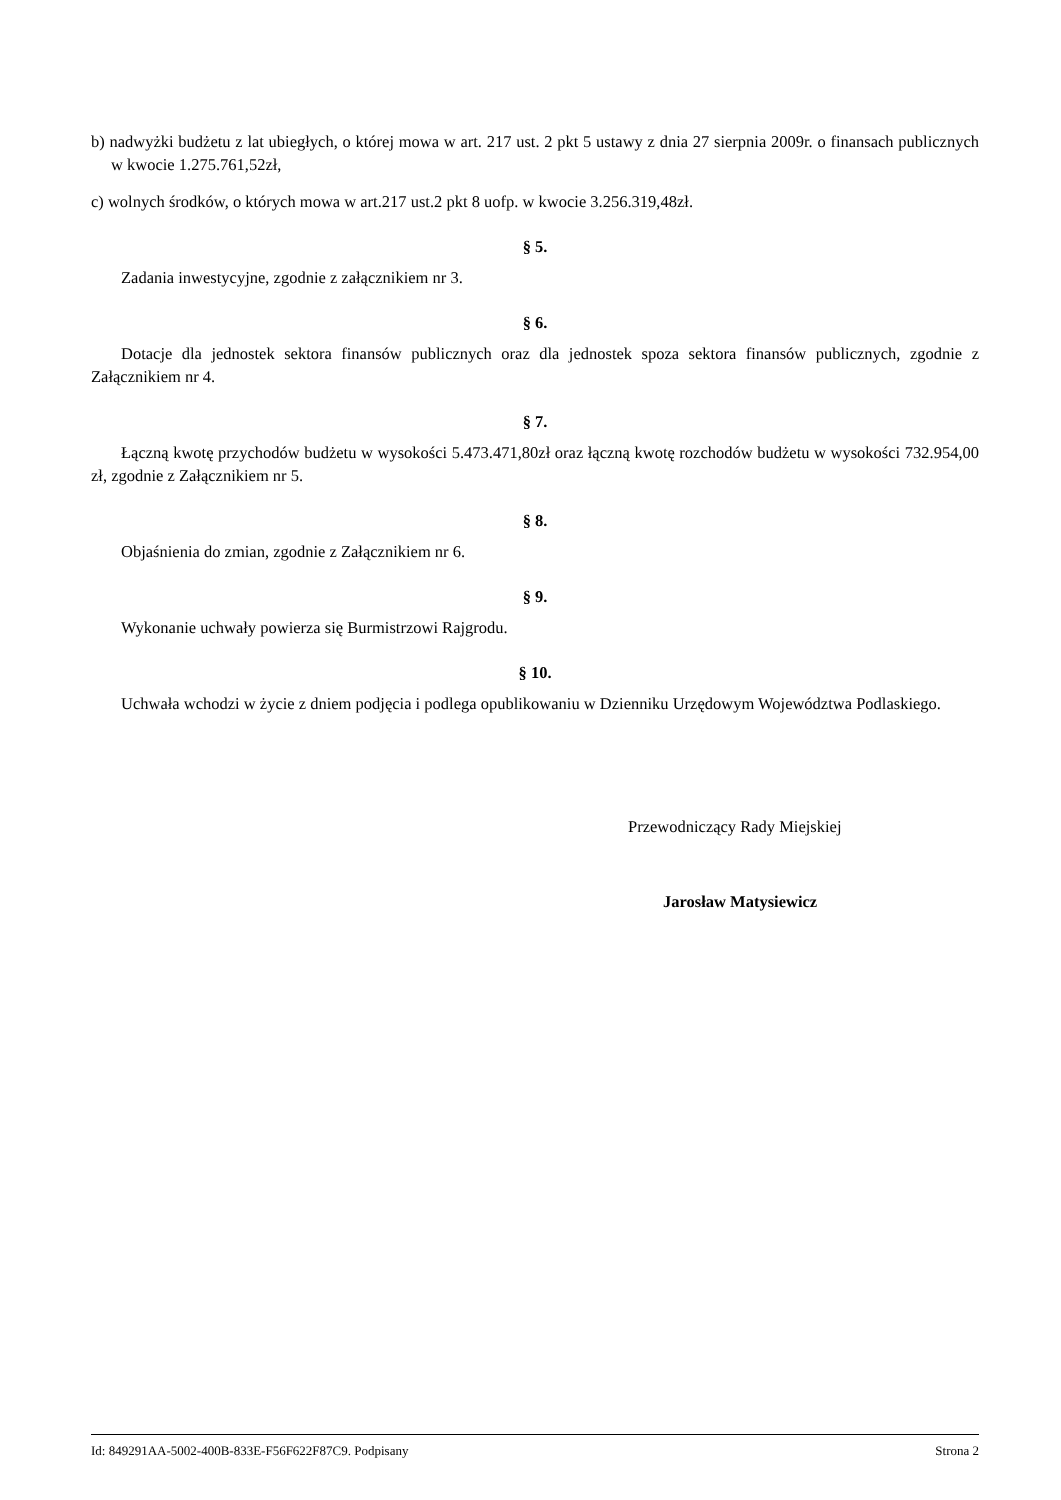b) nadwyżki budżetu z lat ubiegłych, o której mowa w art. 217 ust. 2 pkt 5 ustawy z dnia 27 sierpnia 2009r. o finansach publicznych w kwocie 1.275.761,52zł,
c) wolnych środków, o których mowa w art.217 ust.2 pkt 8 uofp. w kwocie 3.256.319,48zł.
§ 5.
Zadania inwestycyjne, zgodnie z załącznikiem nr 3.
§ 6.
Dotacje dla jednostek sektora finansów publicznych oraz dla jednostek spoza sektora finansów publicznych, zgodnie z Załącznikiem nr 4.
§ 7.
Łączną kwotę przychodów budżetu w wysokości 5.473.471,80zł oraz łączną kwotę rozchodów budżetu w wysokości 732.954,00 zł, zgodnie z Załącznikiem nr 5.
§ 8.
Objaśnienia do zmian, zgodnie z Załącznikiem nr 6.
§ 9.
Wykonanie uchwały powierza się Burmistrzowi Rajgrodu.
§ 10.
Uchwała wchodzi w życie z dniem podjęcia i podlega opublikowaniu w Dzienniku Urzędowym Województwa Podlaskiego.
Przewodniczący Rady Miejskiej
Jarosław Matysiewicz
Id: 849291AA-5002-400B-833E-F56F622F87C9. Podpisany Strona 2